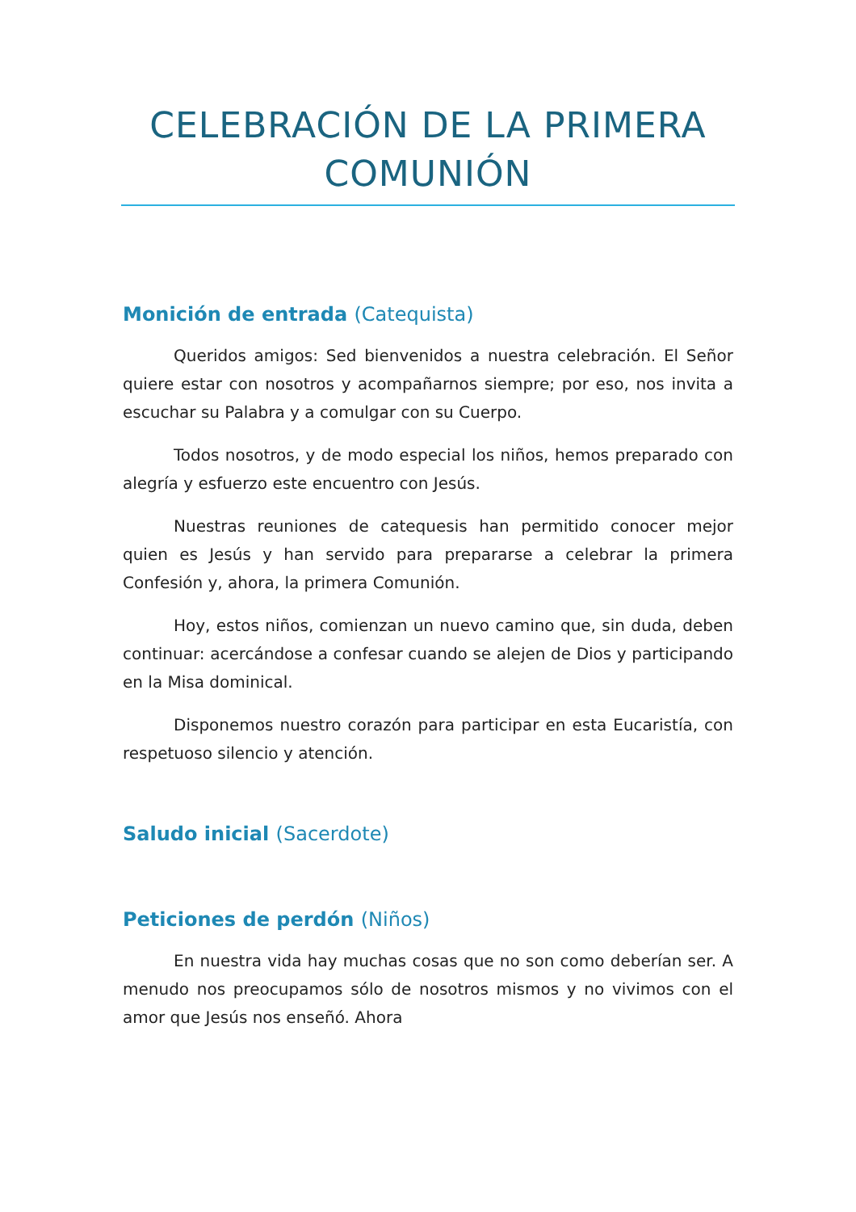CELEBRACIÓN DE LA PRIMERA COMUNIÓN
Monición de entrada (Catequista)
Queridos amigos: Sed bienvenidos a nuestra celebración. El Señor quiere estar con nosotros y acompañarnos siempre; por eso, nos invita a escuchar su Palabra y a comulgar con su Cuerpo.
Todos nosotros, y de modo especial los niños, hemos preparado con alegría y esfuerzo este encuentro con Jesús.
Nuestras reuniones de catequesis han permitido conocer mejor quien es Jesús y han servido para prepararse a celebrar la primera Confesión y, ahora, la primera Comunión.
Hoy, estos niños, comienzan un nuevo camino que, sin duda, deben continuar: acercándose a confesar cuando se alejen de Dios y participando en la Misa dominical.
Disponemos nuestro corazón para participar en esta Eucaristía, con respetuoso silencio y atención.
Saludo inicial (Sacerdote)
Peticiones de perdón (Niños)
En nuestra vida hay muchas cosas que no son como deberían ser. A menudo nos preocupamos sólo de nosotros mismos y no vivimos con el amor que Jesús nos enseñó. Ahora